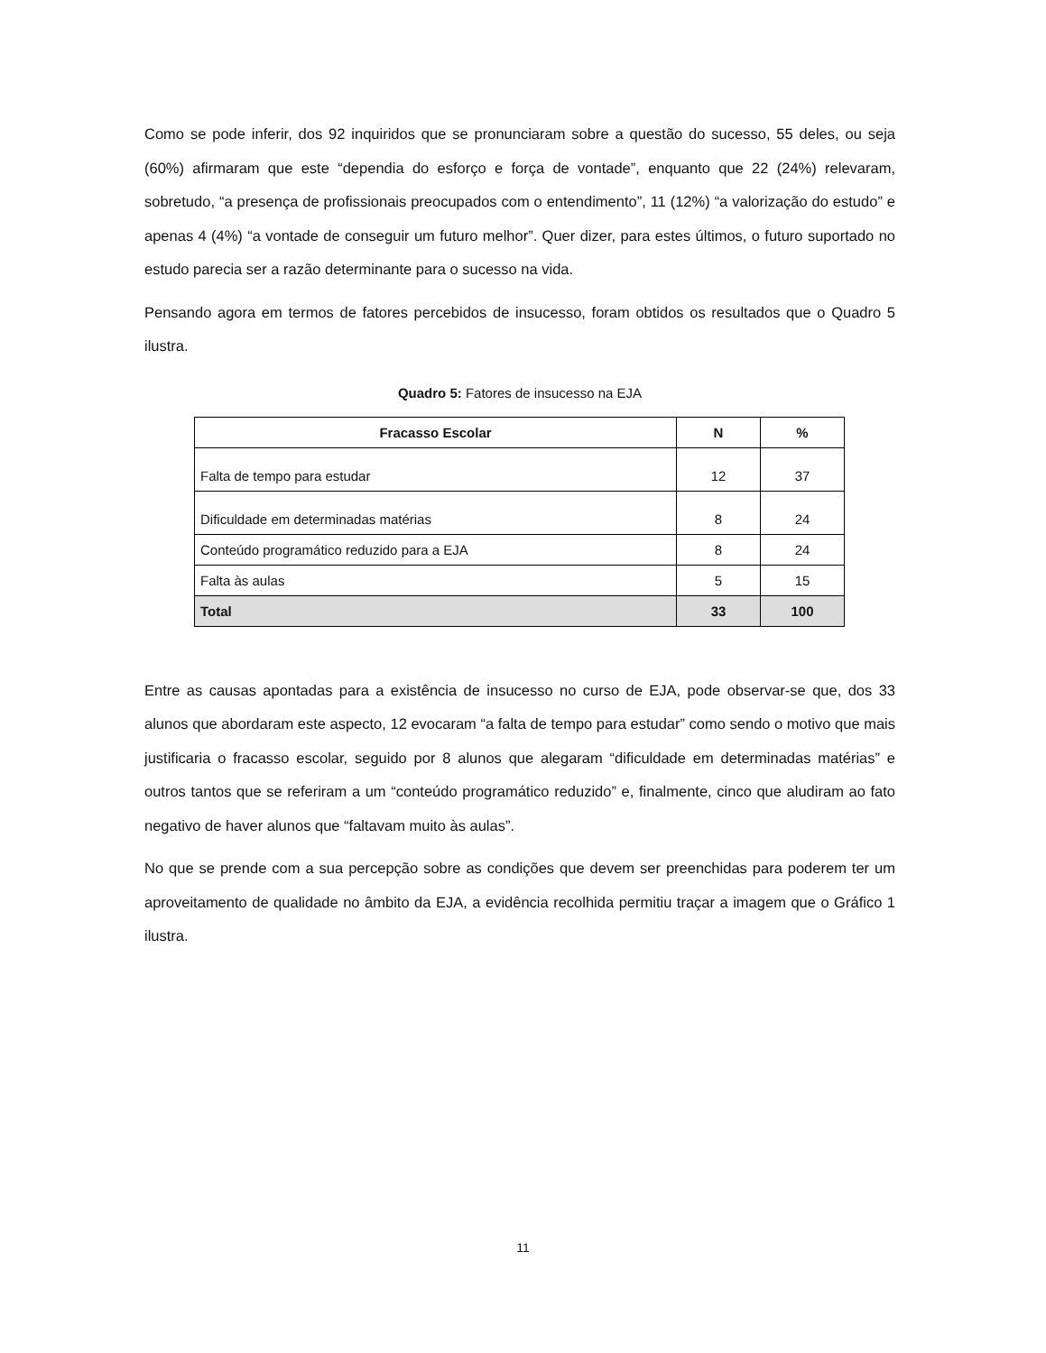Como se pode inferir, dos 92 inquiridos que se pronunciaram sobre a questão do sucesso, 55 deles, ou seja (60%) afirmaram que este “dependia do esforço e força de vontade”, enquanto que 22 (24%) relevaram, sobretudo, “a presença de profissionais preocupados com o entendimento”, 11 (12%) “a valorização do estudo” e apenas 4 (4%) “a vontade de conseguir um futuro melhor”. Quer dizer, para estes últimos, o futuro suportado no estudo parecia ser a razão determinante para o sucesso na vida.
Pensando agora em termos de fatores percebidos de insucesso, foram obtidos os resultados que o Quadro 5 ilustra.
Quadro 5: Fatores de insucesso na EJA
| Fracasso Escolar | N | % |
| --- | --- | --- |
| Falta de tempo para estudar | 12 | 37 |
| Dificuldade em determinadas matérias | 8 | 24 |
| Conteúdo programático reduzido para a EJA | 8 | 24 |
| Falta às aulas | 5 | 15 |
| Total | 33 | 100 |
Entre as causas apontadas para a existência de insucesso no curso de EJA, pode observar-se que, dos 33 alunos que abordaram este aspecto, 12 evocaram “a falta de tempo para estudar” como sendo o motivo que mais justificaria o fracasso escolar, seguido por 8 alunos que alegaram “dificuldade em determinadas matérias” e outros tantos que se referiram a um “conteúdo programático reduzido” e, finalmente, cinco que aludiram ao fato negativo de haver alunos que “faltavam muito às aulas”.
No que se prende com a sua percepção sobre as condições que devem ser preenchidas para poderem ter um aproveitamento de qualidade no âmbito da EJA, a evidência recolhida permitiu traçar a imagem que o Gráfico 1 ilustra.
11